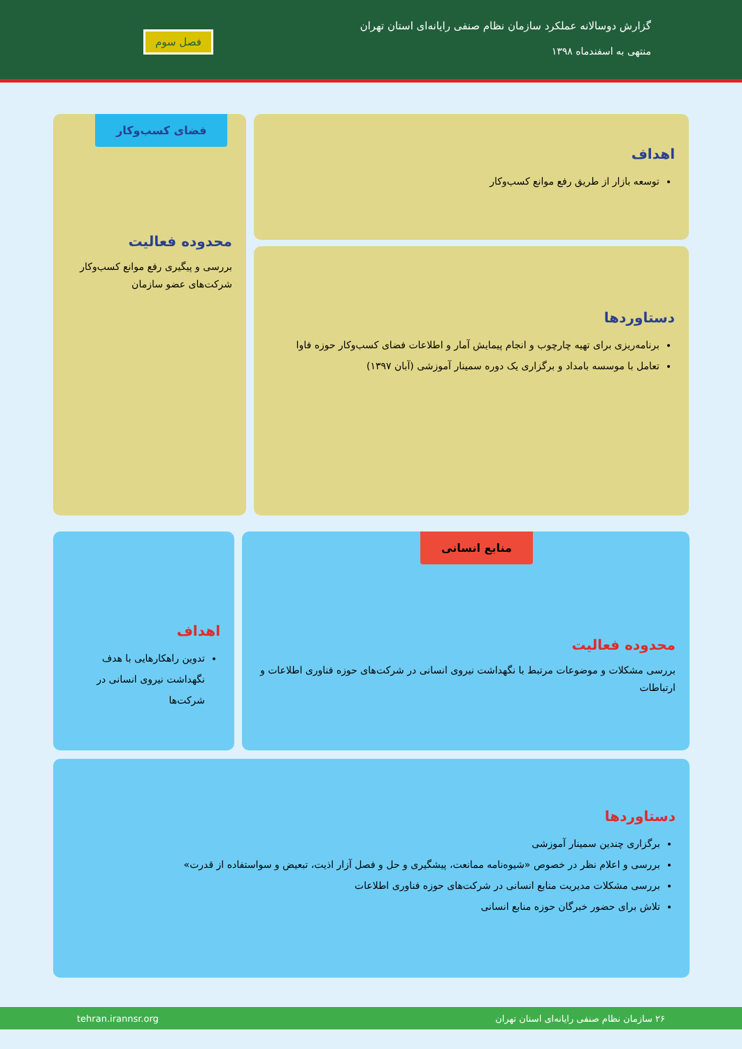گزارش دوسالانه عملکرد سازمان نظام صنفی رایانه‌ای استان تهران
منتهی به اسفندماه ۱۳۹۸
فصل سوم
اهداف
توسعه بازار از طریق رفع موانع کسب‌وکار
فضای کسب‌وکار
محدوده فعالیت
بررسی و پیگیری رفع موانع کسب‌وکار شرکت‌های عضو سازمان
دستاوردها
برنامه‌ریزی برای تهیه چارچوب و انجام پیمایش آمار و اطلاعات فضای کسب‌وکار حوزه فاوا
تعامل با موسسه بامداد و برگزاری یک دوره سمینار آموزشی (آبان ۱۳۹۷)
منابع انسانی
محدوده فعالیت
بررسی مشکلات و موضوعات مرتبط با نگهداشت نیروی انسانی در شرکت‌های حوزه فناوری اطلاعات و ارتباطات
اهداف
تدوین راهکارهایی با هدف نگهداشت نیروی انسانی در شرکت‌ها
دستاوردها
برگزاری چندین سمینار آموزشی
بررسی و اعلام نظر در خصوص «شیوه‌نامه ممانعت، پیشگیری و حل و فصل آزار اذیت، تبعیض و سواستفاده از قدرت»
بررسی مشکلات مدیریت منابع انسانی در شرکت‌های حوزه فناوری اطلاعات
تلاش برای حضور خبرگان حوزه منابع انسانی
۲۶ سازمان نظام صنفی رایانه‌ای استان تهران tehran.irannsr.org